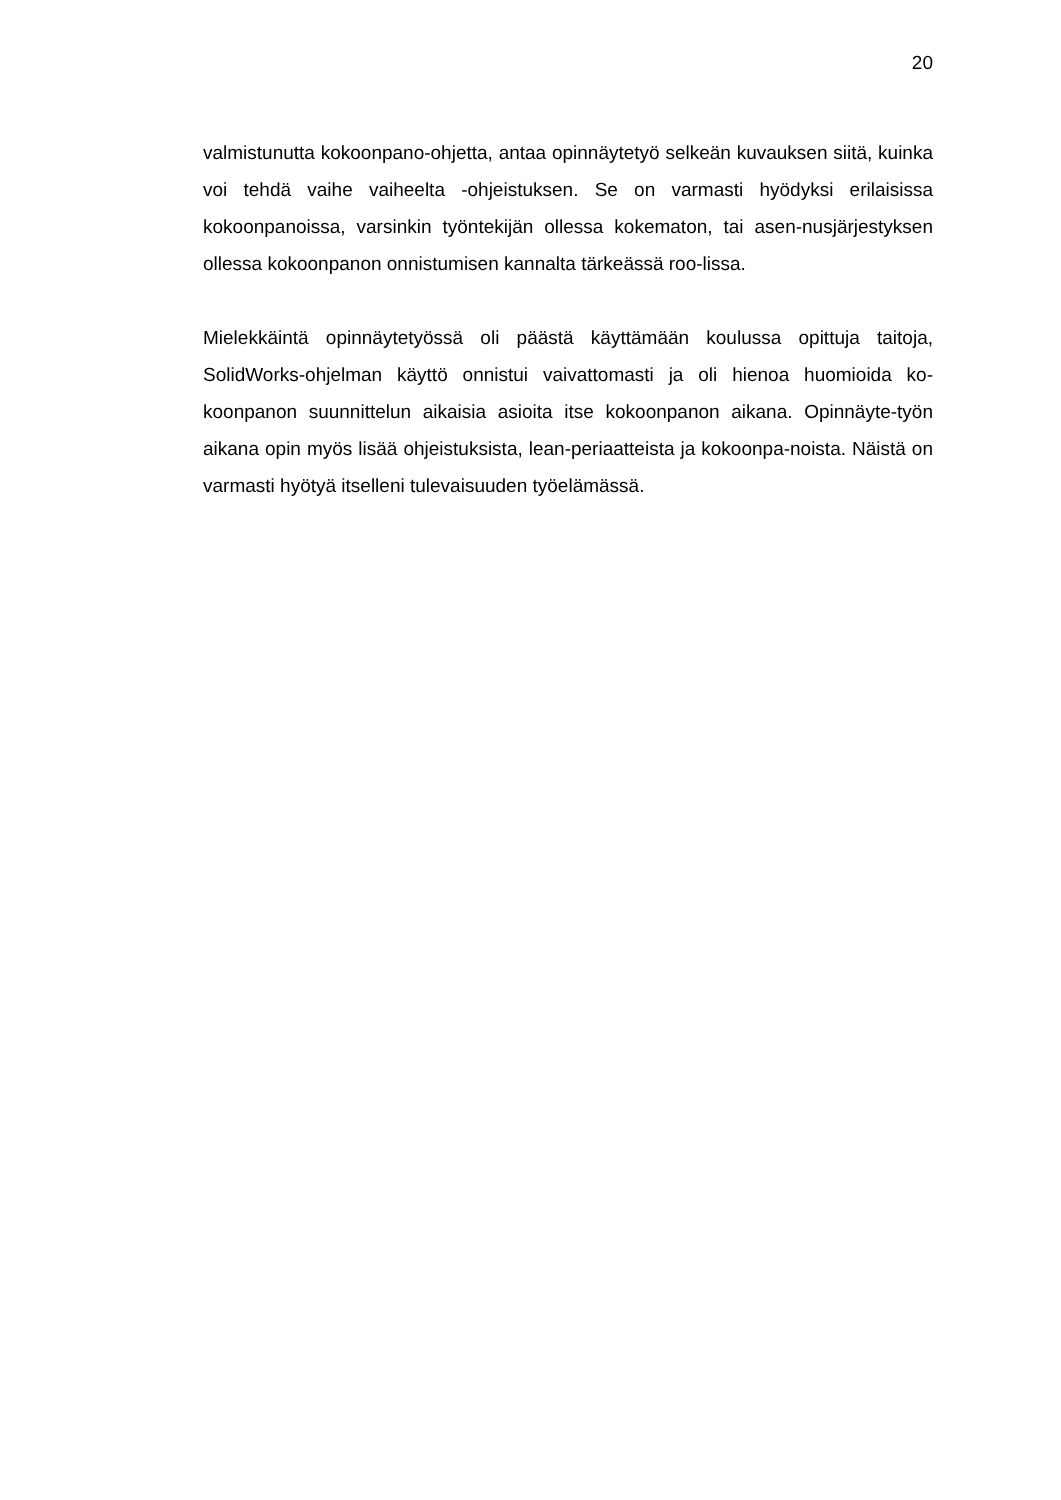20
valmistunutta kokoonpano-ohjetta, antaa opinnäytetyö selkeän kuvauksen siitä, kuinka voi tehdä vaihe vaiheelta -ohjeistuksen. Se on varmasti hyödyksi erilaisissa kokoonpanoissa, varsinkin työntekijän ollessa kokematon, tai asen-nusjärjestyksen ollessa kokoonpanon onnistumisen kannalta tärkeässä roo-lissa.
Mielekkäintä opinnäytetyössä oli päästä käyttämään koulussa opittuja taitoja, SolidWorks-ohjelman käyttö onnistui vaivattomasti ja oli hienoa huomioida ko-koonpanon suunnittelun aikaisia asioita itse kokoonpanon aikana. Opinnäyte-työn aikana opin myös lisää ohjeistuksista, lean-periaatteista ja kokoonpa-noista. Näistä on varmasti hyötyä itselleni tulevaisuuden työelämässä.